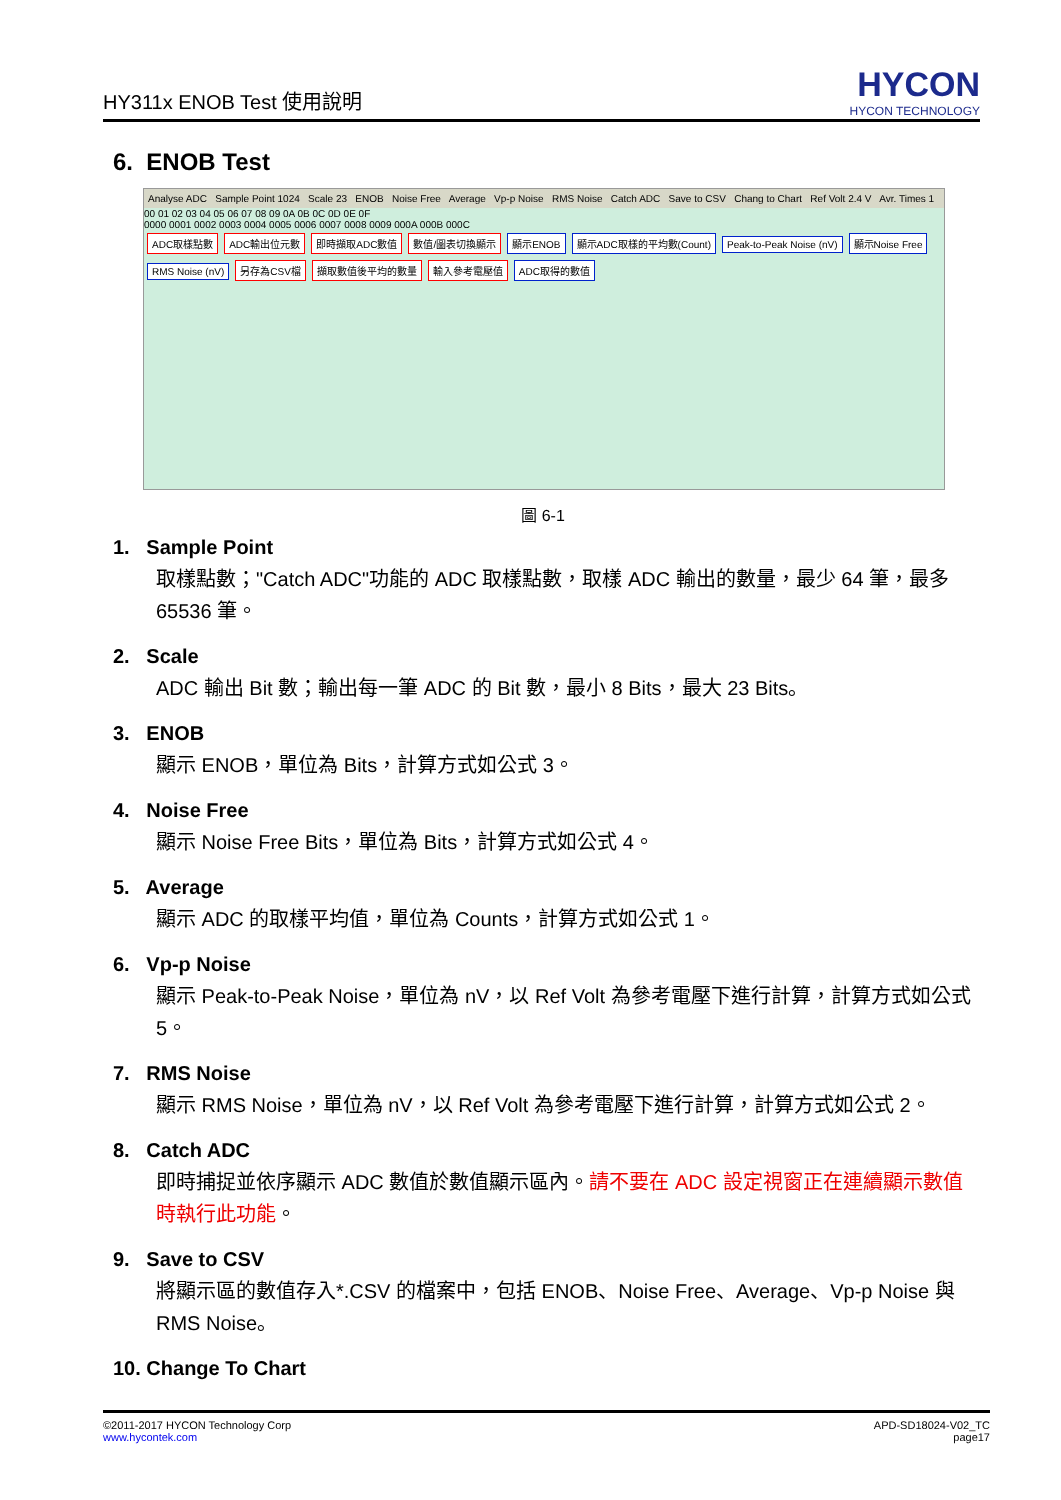HY311x ENOB Test 使用說明
HYCON
HYCON TECHNOLOGY
6. ENOB Test
Analyse ADC Sample Point 1024 Scale 23 ENOB Noise Free Average Vp-p Noise RMS Noise Catch ADC Save to CSV Chang to Chart Ref Volt 2.4 V Avr. Times 1
00 01 02 03 04 05 06 07 08 09 0A 0B 0C 0D 0E 0F
0000 0001 0002 0003 0004 0005 0006 0007 0008 0009 000A 000B 000C
ADC取樣點數 ADC輸出位元數 即時擷取ADC數值 數值/圖表切換顯示 顯示ENOB 顯示ADC取樣的平均數(Count) Peak-to-Peak Noise (nV) 顯示Noise Free RMS Noise (nV) 另存為CSV檔 擷取數值後平均的數量 輸入參考電壓值 ADC取得的數值
圖 6-1
1. Sample Point
取樣點數；"Catch ADC"功能的 ADC 取樣點數，取樣 ADC 輸出的數量，最少 64 筆，最多 65536 筆。
2. Scale
ADC 輸出 Bit 數；輸出每一筆 ADC 的 Bit 數，最小 8 Bits，最大 23 Bits。
3. ENOB
顯示 ENOB，單位為 Bits，計算方式如公式 3。
4. Noise Free
顯示 Noise Free Bits，單位為 Bits，計算方式如公式 4。
5. Average
顯示 ADC 的取樣平均值，單位為 Counts，計算方式如公式 1。
6. Vp-p Noise
顯示 Peak-to-Peak Noise，單位為 nV，以 Ref Volt 為參考電壓下進行計算，計算方式如公式 5。
7. RMS Noise
顯示 RMS Noise，單位為 nV，以 Ref Volt 為參考電壓下進行計算，計算方式如公式 2。
8. Catch ADC
即時捕捉並依序顯示 ADC 數值於數值顯示區內。請不要在 ADC 設定視窗正在連續顯示數值時執行此功能。
9. Save to CSV
將顯示區的數值存入*.CSV 的檔案中，包括 ENOB、Noise Free、Average、Vp-p Noise 與 RMS Noise。
10. Change To Chart
©2011-2017 HYCON Technology Corp
www.hycontek.com
APD-SD18024-V02_TC
page17